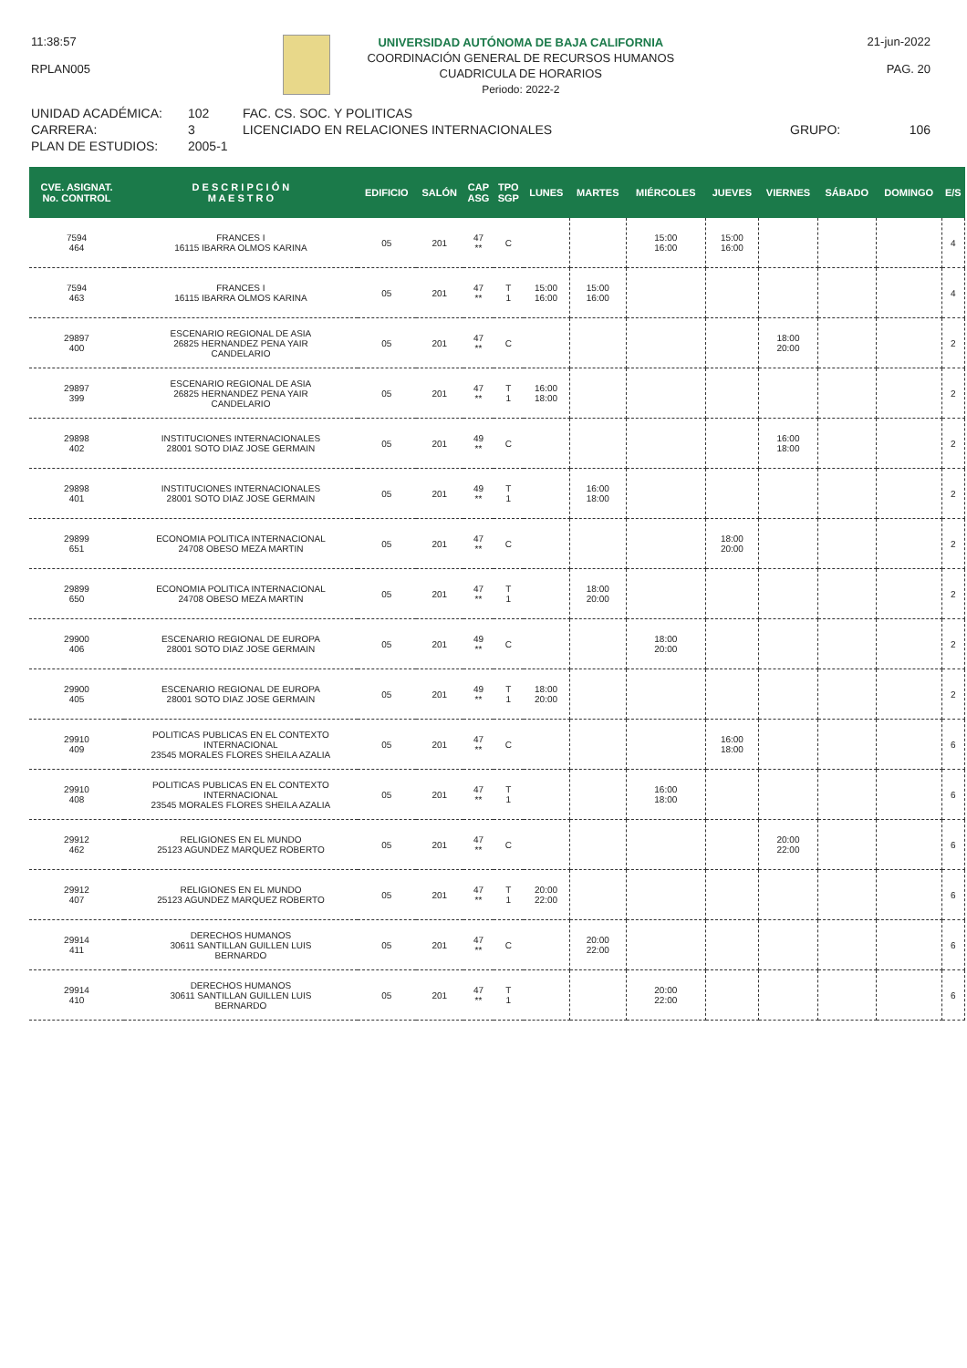11:38:57
RPLAN005
UNIVERSIDAD AUTÓNOMA DE BAJA CALIFORNIA
COORDINACIÓN GENERAL DE RECURSOS HUMANOS
CUADRICULA DE HORARIOS
Periodo: 2022-2
21-jun-2022
PAG. 20
UNIDAD ACADÉMICA: 102 FAC. CS. SOC. Y POLITICAS CARRERA: 3 LICENCIADO EN RELACIONES INTERNACIONALES GRUPO: 106 PLAN DE ESTUDIOS: 2005-1
| CVE. ASIGNAT. No. CONTROL | D E S C R I P C I Ó N M A E S T R O | EDIFICIO | SALÓN | CAP ASG | TPO SGP | LUNES | MARTES | MIÉRCOLES | JUEVES | VIERNES | SÁBADO | DOMINGO | E/S |
| --- | --- | --- | --- | --- | --- | --- | --- | --- | --- | --- | --- | --- | --- |
| 7594 464 | FRANCES I 16115 IBARRA OLMOS KARINA | 05 | 201 | 47 ** | C | | | 15:00 16:00 | 15:00 16:00 | | | | 4 |
| 7594 463 | FRANCES I 16115 IBARRA OLMOS KARINA | 05 | 201 | 47 ** | T 1 | 15:00 16:00 | 15:00 16:00 | | | | | | 4 |
| 29897 400 | ESCENARIO REGIONAL DE ASIA 26825 HERNANDEZ PENA YAIR CANDELARIO | 05 | 201 | 47 ** | C | | | | | 18:00 20:00 | | | 2 |
| 29897 399 | ESCENARIO REGIONAL DE ASIA 26825 HERNANDEZ PENA YAIR CANDELARIO | 05 | 201 | 47 ** | T 1 | 16:00 18:00 | | | | | | | 2 |
| 29898 402 | INSTITUCIONES INTERNACIONALES 28001 SOTO DIAZ JOSE GERMAIN | 05 | 201 | 49 ** | C | | | | | 16:00 18:00 | | | 2 |
| 29898 401 | INSTITUCIONES INTERNACIONALES 28001 SOTO DIAZ JOSE GERMAIN | 05 | 201 | 49 ** | T 1 | | 16:00 18:00 | | | | | | 2 |
| 29899 651 | ECONOMIA POLITICA INTERNACIONAL 24708 OBESO MEZA MARTIN | 05 | 201 | 47 ** | C | | | | 18:00 20:00 | | | | 2 |
| 29899 650 | ECONOMIA POLITICA INTERNACIONAL 24708 OBESO MEZA MARTIN | 05 | 201 | 47 ** | T 1 | | 18:00 20:00 | | | | | | 2 |
| 29900 406 | ESCENARIO REGIONAL DE EUROPA 28001 SOTO DIAZ JOSE GERMAIN | 05 | 201 | 49 ** | C | | | 18:00 20:00 | | | | | 2 |
| 29900 405 | ESCENARIO REGIONAL DE EUROPA 28001 SOTO DIAZ JOSE GERMAIN | 05 | 201 | 49 ** | T 1 | 18:00 20:00 | | | | | | | 2 |
| 29910 409 | POLITICAS PUBLICAS EN EL CONTEXTO INTERNACIONAL 23545 MORALES FLORES SHEILA AZALIA | 05 | 201 | 47 ** | C | | | | 16:00 18:00 | | | | 6 |
| 29910 408 | POLITICAS PUBLICAS EN EL CONTEXTO INTERNACIONAL 23545 MORALES FLORES SHEILA AZALIA | 05 | 201 | 47 ** | T 1 | | | 16:00 18:00 | | | | | 6 |
| 29912 462 | RELIGIONES EN EL MUNDO 25123 AGUNDEZ MARQUEZ ROBERTO | 05 | 201 | 47 ** | C | | | | | 20:00 22:00 | | | 6 |
| 29912 407 | RELIGIONES EN EL MUNDO 25123 AGUNDEZ MARQUEZ ROBERTO | 05 | 201 | 47 ** | T 1 | 20:00 22:00 | | | | | | | 6 |
| 29914 411 | DERECHOS HUMANOS 30611 SANTILLAN GUILLEN LUIS BERNARDO | 05 | 201 | 47 ** | C | | 20:00 22:00 | | | | | | 6 |
| 29914 410 | DERECHOS HUMANOS 30611 SANTILLAN GUILLEN LUIS BERNARDO | 05 | 201 | 47 ** | T 1 | | | 20:00 22:00 | | | | | 6 |